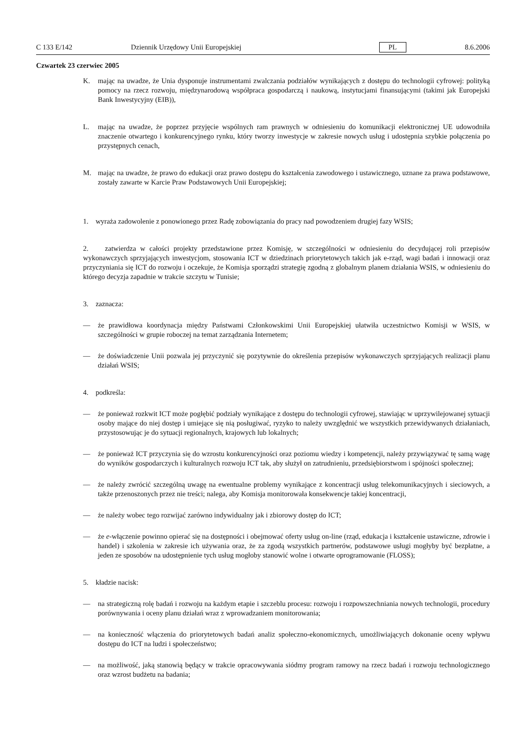C 133 E/142 Dziennik Urzędowy Unii Europejskiej PL 8.6.2006
Czwartek 23 czerwiec 2005
K. mając na uwadze, że Unia dysponuje instrumentami zwalczania podziałów wynikających z dostępu do technologii cyfrowej: polityką pomocy na rzecz rozwoju, międzynarodową współpraca gospodarczą i naukową, instytucjami finansującymi (takimi jak Europejski Bank Inwestycyjny (EIB)),
L. mając na uwadze, że poprzez przyjęcie wspólnych ram prawnych w odniesieniu do komunikacji elektronicznej UE udowodniła znaczenie otwartego i konkurencyjnego rynku, który tworzy inwestycje w zakresie nowych usług i udostępnia szybkie połączenia po przystępnych cenach,
M. mając na uwadze, że prawo do edukacji oraz prawo dostępu do kształcenia zawodowego i ustawicznego, uznane za prawa podstawowe, zostały zawarte w Karcie Praw Podstawowych Unii Europejskiej;
1. wyraża zadowolenie z ponowionego przez Radę zobowiązania do pracy nad powodzeniem drugiej fazy WSIS;
2. zatwierdza w całości projekty przedstawione przez Komisję, w szczególności w odniesieniu do decydującej roli przepisów wykonawczych sprzyjających inwestycjom, stosowania ICT w dziedzinach priorytetowych takich jak e-rząd, wagi badań i innowacji oraz przyczyniania się ICT do rozwoju i oczekuje, że Komisja sporządzi strategię zgodną z globalnym planem działania WSIS, w odniesieniu do którego decyzja zapadnie w trakcie szczytu w Tunisie;
3. zaznacza:
— że prawidłowa koordynacja między Państwami Członkowskimi Unii Europejskiej ułatwiła uczestnictwo Komisji w WSIS, w szczególności w grupie roboczej na temat zarządzania Internetem;
— że doświadczenie Unii pozwala jej przyczynić się pozytywnie do określenia przepisów wykonawczych sprzyjających realizacji planu działań WSIS;
4. podkreśla:
— że ponieważ rozkwit ICT może pogłębić podziały wynikające z dostępu do technologii cyfrowej, stawiając w uprzywilejowanej sytuacji osoby mające do niej dostęp i umiejące się nią posługiwać, ryzyko to należy uwzględnić we wszystkich przewidywanych działaniach, przystosowując je do sytuacji regionalnych, krajowych lub lokalnych;
— że ponieważ ICT przyczynia się do wzrostu konkurencyjności oraz poziomu wiedzy i kompetencji, należy przywiązywać tę samą wagę do wyników gospodarczych i kulturalnych rozwoju ICT tak, aby służył on zatrudnieniu, przedsiębiorstwom i spójności społecznej;
— że należy zwrócić szczególną uwagę na ewentualne problemy wynikające z koncentracji usług telekomunikacyjnych i sieciowych, a także przenoszonych przez nie treści; nalega, aby Komisja monitorowała konsekwencje takiej koncentracji,
— że należy wobec tego rozwijać zarówno indywidualny jak i zbiorowy dostęp do ICT;
— że e-włączenie powinno opierać się na dostępności i obejmować oferty usług on-line (rząd, edukacja i kształcenie ustawiczne, zdrowie i handel) i szkolenia w zakresie ich używania oraz, że za zgodą wszystkich partnerów, podstawowe usługi mogłyby być bezpłatne, a jeden ze sposobów na udostępnienie tych usług mogłoby stanowić wolne i otwarte oprogramowanie (FLOSS);
5. kładzie nacisk:
— na strategiczną rolę badań i rozwoju na każdym etapie i szczeblu procesu: rozwoju i rozpowszechniania nowych technologii, procedury porównywania i oceny planu działań wraz z wprowadzaniem monitorowania;
— na konieczność włączenia do priorytetowych badań analiz społeczno-ekonomicznych, umożliwiających dokonanie oceny wpływu dostępu do ICT na ludzi i społeczeństwo;
— na możliwość, jaką stanowią będący w trakcie opracowywania siódmy program ramowy na rzecz badań i rozwoju technologicznego oraz wzrost budżetu na badania;